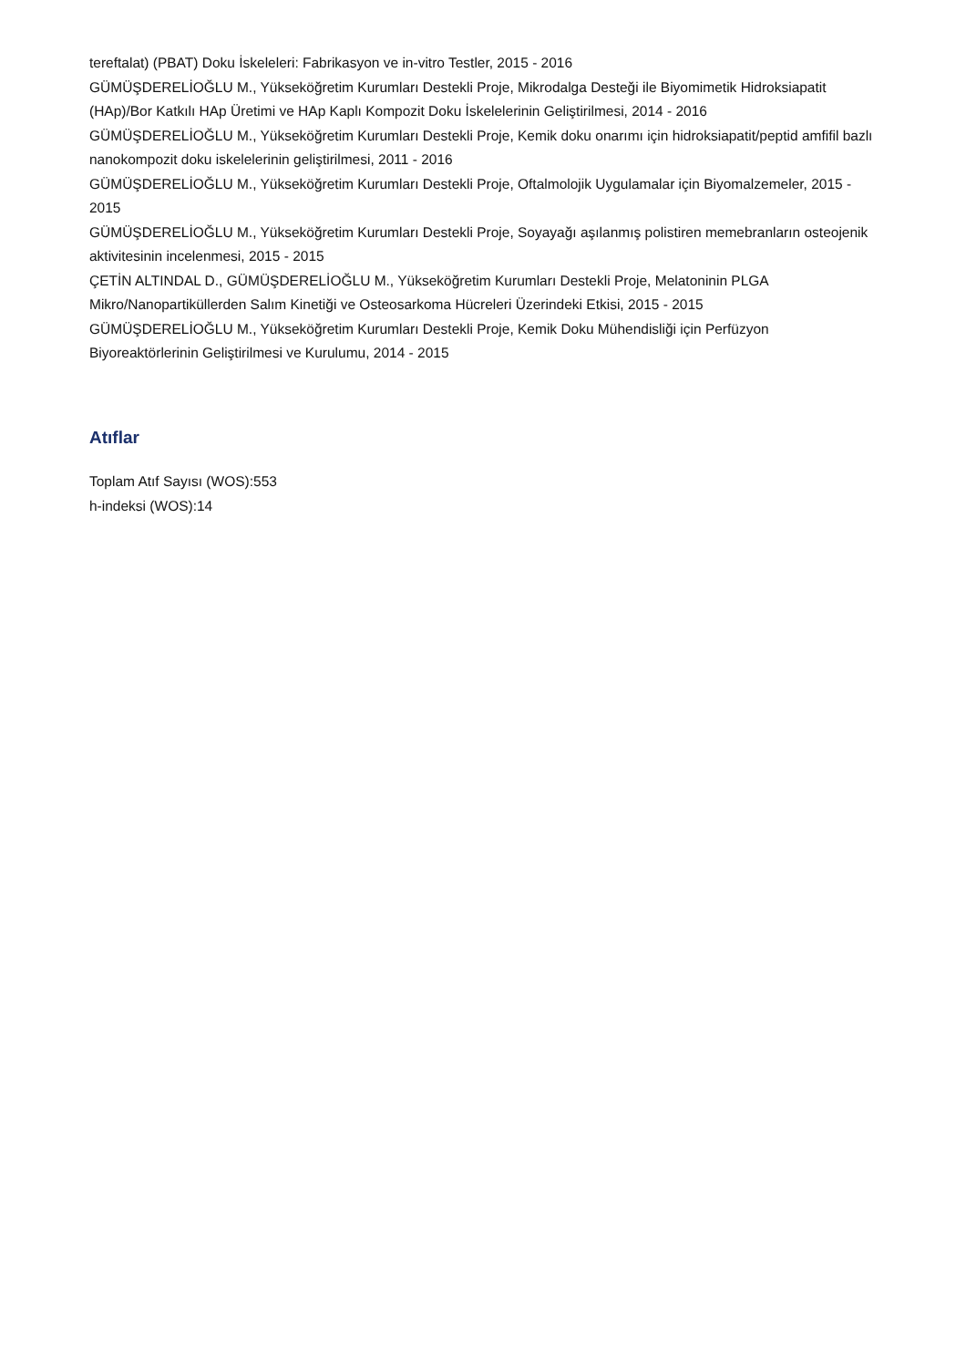tereftalat) (PBAT) Doku İskeleleri: Fabrikasyon ve in-vitro Testler, 2015 - 2016
GÜMÜŞDERELİOĞLU M., Yükseköğretim Kurumları Destekli Proje, Mikrodalga Desteği ile Biyomimetik Hidroksiapatit (HAp)/Bor Katkılı HAp Üretimi ve HAp Kaplı Kompozit Doku İskelelerinin Geliştirilmesi, 2014 - 2016
GÜMÜŞDERELİOĞLU M., Yükseköğretim Kurumları Destekli Proje, Kemik doku onarımı için hidroksiapatit/peptid amfifil bazlı nanokompozit doku iskelelerinin geliştirilmesi, 2011 - 2016
GÜMÜŞDERELİOĞLU M., Yükseköğretim Kurumları Destekli Proje, Oftalmolojik Uygulamalar için Biyomalzemeler, 2015 - 2015
GÜMÜŞDERELİOĞLU M., Yükseköğretim Kurumları Destekli Proje, Soyayağı aşılanmış polistiren memebranların osteojenik aktivitesinin incelenmesi, 2015 - 2015
ÇETİN ALTINDAL D., GÜMÜŞDERELİOĞLU M., Yükseköğretim Kurumları Destekli Proje, Melatoninin PLGA Mikro/Nanopartiküllerden Salım Kinetiği ve Osteosarkoma Hücreleri Üzerindeki Etkisi, 2015 - 2015
GÜMÜŞDERELİOĞLU M., Yükseköğretim Kurumları Destekli Proje, Kemik Doku Mühendisliği için Perfüzyon Biyoreaktörlerinin Geliştirilmesi ve Kurulumu, 2014 - 2015
Atıflar
Toplam Atıf Sayısı (WOS):553
h-indeksi (WOS):14